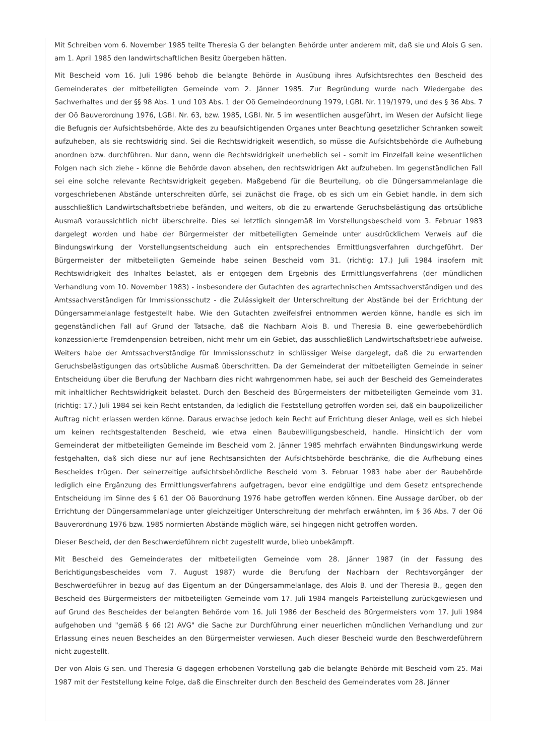Mit Schreiben vom 6. November 1985 teilte Theresia G der belangten Behörde unter anderem mit, daß sie und Alois G sen. am 1. April 1985 den landwirtschaftlichen Besitz übergeben hätten.
Mit Bescheid vom 16. Juli 1986 behob die belangte Behörde in Ausübung ihres Aufsichtsrechtes den Bescheid des Gemeinderates der mitbeteiligten Gemeinde vom 2. Jänner 1985. Zur Begründung wurde nach Wiedergabe des Sachverhaltes und der §§ 98 Abs. 1 und 103 Abs. 1 der Oö Gemeindeordnung 1979, LGBl. Nr. 119/1979, und des § 36 Abs. 7 der Oö Bauverordnung 1976, LGBl. Nr. 63, bzw. 1985, LGBl. Nr. 5 im wesentlichen ausgeführt, im Wesen der Aufsicht liege die Befugnis der Aufsichtsbehörde, Akte des zu beaufsichtigenden Organes unter Beachtung gesetzlicher Schranken soweit aufzuheben, als sie rechtswidrig sind. Sei die Rechtswidrigkeit wesentlich, so müsse die Aufsichtsbehörde die Aufhebung anordnen bzw. durchführen. Nur dann, wenn die Rechtswidrigkeit unerheblich sei - somit im Einzelfall keine wesentlichen Folgen nach sich ziehe - könne die Behörde davon absehen, den rechtswidrigen Akt aufzuheben. Im gegenständlichen Fall sei eine solche relevante Rechtswidrigkeit gegeben. Maßgebend für die Beurteilung, ob die Düngersammelanlage die vorgeschriebenen Abstände unterschreiten dürfe, sei zunächst die Frage, ob es sich um ein Gebiet handle, in dem sich ausschließlich Landwirtschaftsbetriebe befänden, und weiters, ob die zu erwartende Geruchsbelästigung das ortsübliche Ausmaß voraussichtlich nicht überschreite. Dies sei letztlich sinngemäß im Vorstellungsbescheid vom 3. Februar 1983 dargelegt worden und habe der Bürgermeister der mitbeteiligten Gemeinde unter ausdrücklichem Verweis auf die Bindungswirkung der Vorstellungsentscheidung auch ein entsprechendes Ermittlungsverfahren durchgeführt. Der Bürgermeister der mitbeteiligten Gemeinde habe seinen Bescheid vom 31. (richtig: 17.) Juli 1984 insofern mit Rechtswidrigkeit des Inhaltes belastet, als er entgegen dem Ergebnis des Ermittlungsverfahrens (der mündlichen Verhandlung vom 10. November 1983) - insbesondere der Gutachten des agrartechnischen Amtssachverständigen und des Amtssachverständigen für Immissionsschutz - die Zulässigkeit der Unterschreitung der Abstände bei der Errichtung der Düngersammelanlage festgestellt habe. Wie den Gutachten zweifelsfrei entnommen werden könne, handle es sich im gegenständlichen Fall auf Grund der Tatsache, daß die Nachbarn Alois B. und Theresia B. eine gewerbebehördlich konzessionierte Fremdenpension betreiben, nicht mehr um ein Gebiet, das ausschließlich Landwirtschaftsbetriebe aufweise. Weiters habe der Amtssachverständige für Immissionsschutz in schlüssiger Weise dargelegt, daß die zu erwartenden Geruchsbelästigungen das ortsübliche Ausmaß überschritten. Da der Gemeinderat der mitbeteiligten Gemeinde in seiner Entscheidung über die Berufung der Nachbarn dies nicht wahrgenommen habe, sei auch der Bescheid des Gemeinderates mit inhaltlicher Rechtswidrigkeit belastet. Durch den Bescheid des Bürgermeisters der mitbeteiligten Gemeinde vom 31. (richtig: 17.) Juli 1984 sei kein Recht entstanden, da lediglich die Feststellung getroffen worden sei, daß ein baupolizeilicher Auftrag nicht erlassen werden könne. Daraus erwachse jedoch kein Recht auf Errichtung dieser Anlage, weil es sich hiebei um keinen rechtsgestaltenden Bescheid, wie etwa einen Baubewilligungsbescheid, handle. Hinsichtlich der vom Gemeinderat der mitbeteiligten Gemeinde im Bescheid vom 2. Jänner 1985 mehrfach erwähnten Bindungswirkung werde festgehalten, daß sich diese nur auf jene Rechtsansichten der Aufsichtsbehörde beschränke, die die Aufhebung eines Bescheides trügen. Der seinerzeitige aufsichtsbehördliche Bescheid vom 3. Februar 1983 habe aber der Baubehörde lediglich eine Ergänzung des Ermittlungsverfahrens aufgetragen, bevor eine endgültige und dem Gesetz entsprechende Entscheidung im Sinne des § 61 der Oö Bauordnung 1976 habe getroffen werden können. Eine Aussage darüber, ob der Errichtung der Düngersammelanlage unter gleichzeitiger Unterschreitung der mehrfach erwähnten, im § 36 Abs. 7 der Oö Bauverordnung 1976 bzw. 1985 normierten Abstände möglich wäre, sei hingegen nicht getroffen worden.
Dieser Bescheid, der den Beschwerdeführern nicht zugestellt wurde, blieb unbekämpft.
Mit Bescheid des Gemeinderates der mitbeteiligten Gemeinde vom 28. Jänner 1987 (in der Fassung des Berichtigungsbescheides vom 7. August 1987) wurde die Berufung der Nachbarn der Rechtsvorgänger der Beschwerdeführer in bezug auf das Eigentum an der Düngersammelanlage, des Alois B. und der Theresia B., gegen den Bescheid des Bürgermeisters der mitbeteiligten Gemeinde vom 17. Juli 1984 mangels Parteistellung zurückgewiesen und auf Grund des Bescheides der belangten Behörde vom 16. Juli 1986 der Bescheid des Bürgermeisters vom 17. Juli 1984 aufgehoben und "gemäß § 66 (2) AVG" die Sache zur Durchführung einer neuerlichen mündlichen Verhandlung und zur Erlassung eines neuen Bescheides an den Bürgermeister verwiesen. Auch dieser Bescheid wurde den Beschwerdeführern nicht zugestellt.
Der von Alois G sen. und Theresia G dagegen erhobenen Vorstellung gab die belangte Behörde mit Bescheid vom 25. Mai 1987 mit der Feststellung keine Folge, daß die Einschreiter durch den Bescheid des Gemeinderates vom 28. Jänner